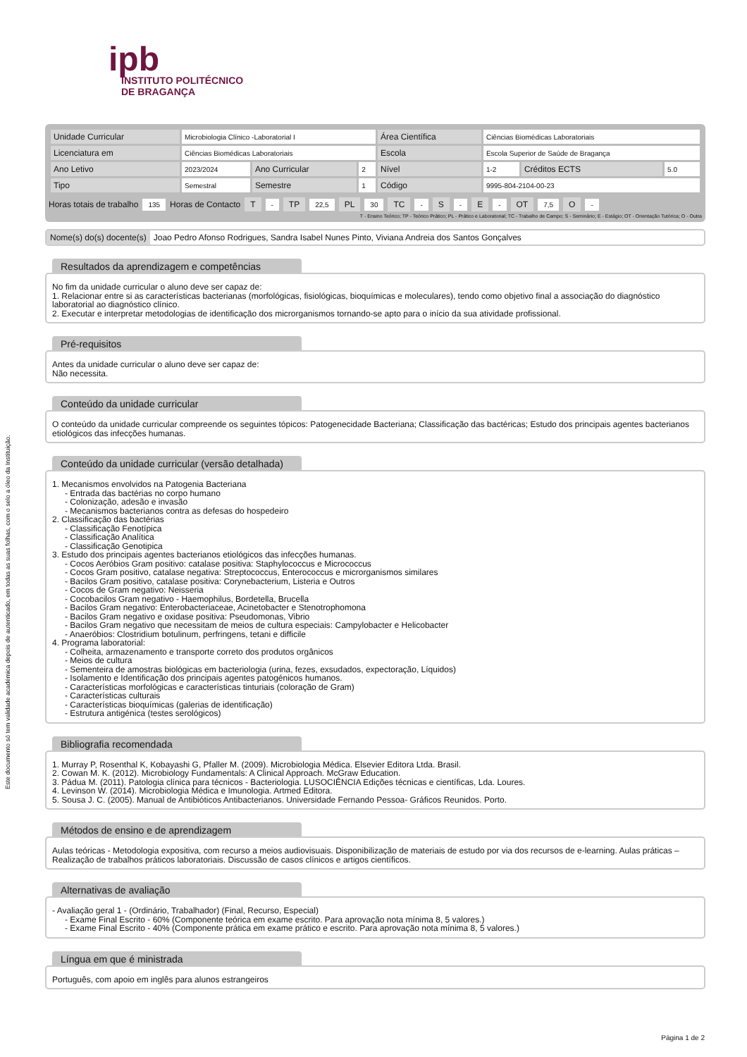Este documento só tem validade académica depois de autenticado, em todas as suas folhas, com o selo a óleo da Instituição.
ipb
INSTITUTO POLITÉCNICO
DE BRAGANÇA
| Unidade Curricular | Microbiologia Clínico -Laboratorial I | | | Área Científica | Ciências Biomédicas Laboratoriais | | |
| Licenciatura em | Ciências Biomédicas Laboratoriais | | | Escola | Escola Superior de Saúde de Bragança | | |
| Ano Letivo | 2023/2024 | Ano Curricular | 2 | Nível | 1-2 | Créditos ECTS | 5.0 |
| Tipo | Semestral | Semestre | 1 | Código | 9995-804-2104-00-23 | | |
Horas totais de trabalho 135 Horas de Contacto T - TP 22,5 PL 30 TC - S - E - OT 7,5 O -
T - Ensino Teórico; TP - Teórico Prático; PL - Prático e Laboratorial; TC - Trabalho de Campo; S - Seminário; E - Estágio; OT - Orientação Tutórica; O - Outra
Nome(s) do(s) docente(s) Joao Pedro Afonso Rodrigues, Sandra Isabel Nunes Pinto, Viviana Andreia dos Santos Gonçalves
Resultados da aprendizagem e competências
No fim da unidade curricular o aluno deve ser capaz de:
1. Relacionar entre si as características bacterianas (morfológicas, fisiológicas, bioquímicas e moleculares), tendo como objetivo final a associação do diagnóstico laboratorial ao diagnóstico clínico.
2. Executar e interpretar metodologias de identificação dos microrganismos tornando-se apto para o início da sua atividade profissional.
Pré-requisitos
Antes da unidade curricular o aluno deve ser capaz de:
Não necessita.
Conteúdo da unidade curricular
O conteúdo da unidade curricular compreende os seguintes tópicos: Patogenecidade Bacteriana; Classificação das bactéricas; Estudo dos principais agentes bacterianos etiológicos das infecções humanas.
Conteúdo da unidade curricular (versão detalhada)
1. Mecanismos envolvidos na Patogenia Bacteriana
- Entrada das bactérias no corpo humano
- Colonização, adesão e invasão
- Mecanismos bacterianos contra as defesas do hospedeiro
2. Classificação das bactérias
- Classificação Fenotípica
- Classificação Analítica
- Classificação Genotipica
3. Estudo dos principais agentes bacterianos etiológicos das infecções humanas.
- Cocos Aeróbios Gram positivo: catalase positiva: Staphylococcus e Micrococcus
- Cocos Gram positivo, catalase negativa: Streptococcus, Enterococcus e microrganismos similares
- Bacilos Gram positivo, catalase positiva: Corynebacterium, Listeria e Outros
- Cocos de Gram negativo: Neisseria
- Cocobacilos Gram negativo - Haemophilus, Bordetella, Brucella
- Bacilos Gram negativo: Enterobacteriaceae, Acinetobacter e Stenotrophomona
- Bacilos Gram negativo e oxidase positiva: Pseudomonas, Vibrio
- Bacilos Gram negativo que necessitam de meios de cultura especiais: Campylobacter e Helicobacter
- Anaeróbios: Clostridium botulinum, perfringens, tetani e difficile
4. Programa laboratorial:
- Colheita, armazenamento e transporte correto dos produtos orgânicos
- Meios de cultura
- Sementeira de amostras biológicas em bacteriologia (urina, fezes, exsudados, expectoração, Líquidos)
- Isolamento e Identificação dos principais agentes patogénicos humanos.
- Características morfológicas e características tinturiais (coloração de Gram)
- Características culturais
- Características bioquímicas (galerias de identificação)
- Estrutura antigénica (testes serológicos)
Bibliografia recomendada
1. Murray P, Rosenthal K, Kobayashi G, Pfaller M. (2009). Microbiologia Médica. Elsevier Editora Ltda. Brasil.
2. Cowan M. K. (2012). Microbiology Fundamentals: A Clinical Approach. McGraw Education.
3. Pádua M. (2011). Patologia clínica para técnicos - Bacteriologia. LUSOCIÊNCIA Edições técnicas e científicas, Lda. Loures.
4. Levinson W. (2014). Microbiologia Médica e Imunologia. Artmed Editora.
5. Sousa J. C. (2005). Manual de Antibióticos Antibacterianos. Universidade Fernando Pessoa- Gráficos Reunidos. Porto.
Métodos de ensino e de aprendizagem
Aulas teóricas - Metodologia expositiva, com recurso a meios audiovisuais. Disponibilização de materiais de estudo por via dos recursos de e-learning. Aulas práticas – Realização de trabalhos práticos laboratoriais. Discussão de casos clínicos e artigos científicos.
Alternativas de avaliação
- Avaliação geral 1 - (Ordinário, Trabalhador) (Final, Recurso, Especial)
- Exame Final Escrito - 60% (Componente teórica em exame escrito. Para aprovação nota mínima 8, 5 valores.)
- Exame Final Escrito - 40% (Componente prática em exame prático e escrito. Para aprovação nota mínima 8, 5 valores.)
Língua em que é ministrada
Português, com apoio em inglês para alunos estrangeiros
Página 1 de 2